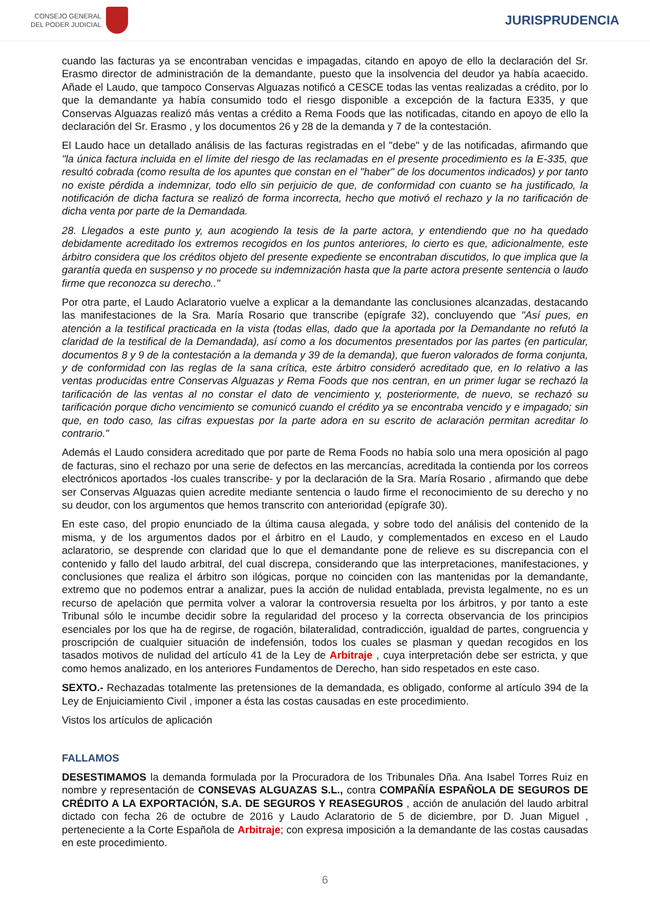CONSEJO GENERAL
DEL PODER JUDICIAL
JURISPRUDENCIA
cuando las facturas ya se encontraban vencidas e impagadas, citando en apoyo de ello la declaración del Sr. Erasmo director de administración de la demandante, puesto que la insolvencia del deudor ya había acaecido. Añade el Laudo, que tampoco Conservas Alguazas notificó a CESCE todas las ventas realizadas a crédito, por lo que la demandante ya había consumido todo el riesgo disponible a excepción de la factura E335, y que Conservas Alguazas realizó más ventas a crédito a Rema Foods que las notificadas, citando en apoyo de ello la declaración del Sr. Erasmo , y los documentos 26 y 28 de la demanda y 7 de la contestación.
El Laudo hace un detallado análisis de las facturas registradas en el "debe" y de las notificadas, afirmando que "la única factura incluida en el límite del riesgo de las reclamadas en el presente procedimiento es la E-335, que resultó cobrada (como resulta de los apuntes que constan en el "haber" de los documentos indicados) y por tanto no existe pérdida a indemnizar, todo ello sin perjuicio de que, de conformidad con cuanto se ha justificado, la notificación de dicha factura se realizó de forma incorrecta, hecho que motivó el rechazo y la no tarificación de dicha venta por parte de la Demandada.
28. Llegados a este punto y, aun acogiendo la tesis de la parte actora, y entendiendo que no ha quedado debidamente acreditado los extremos recogidos en los puntos anteriores, lo cierto es que, adicionalmente, este árbitro considera que los créditos objeto del presente expediente se encontraban discutidos, lo que implica que la garantía queda en suspenso y no procede su indemnización hasta que la parte actora presente sentencia o laudo firme que reconozca su derecho.."
Por otra parte, el Laudo Aclaratorio vuelve a explicar a la demandante las conclusiones alcanzadas, destacando las manifestaciones de la Sra. María Rosario que transcribe (epígrafe 32), concluyendo que "Así pues, en atención a la testifical practicada en la vista (todas ellas, dado que la aportada por la Demandante no refutó la claridad de la testifical de la Demandada), así como a los documentos presentados por las partes (en particular, documentos 8 y 9 de la contestación a la demanda y 39 de la demanda), que fueron valorados de forma conjunta, y de conformidad con las reglas de la sana crítica, este árbitro consideró acreditado que, en lo relativo a las ventas producidas entre Conservas Alguazas y Rema Foods que nos centran, en un primer lugar se rechazó la tarificación de las ventas al no constar el dato de vencimiento y, posteriormente, de nuevo, se rechazó su tarificación porque dicho vencimiento se comunicó cuando el crédito ya se encontraba vencido y e impagado; sin que, en todo caso, las cifras expuestas por la parte adora en su escrito de aclaración permitan acreditar lo contrario."
Además el Laudo considera acreditado que por parte de Rema Foods no había solo una mera oposición al pago de facturas, sino el rechazo por una serie de defectos en las mercancías, acreditada la contienda por los correos electrónicos aportados -los cuales transcribe- y por la declaración de la Sra. María Rosario , afirmando que debe ser Conservas Alguazas quien acredite mediante sentencia o laudo firme el reconocimiento de su derecho y no su deudor, con los argumentos que hemos transcrito con anterioridad (epígrafe 30).
En este caso, del propio enunciado de la última causa alegada, y sobre todo del análisis del contenido de la misma, y de los argumentos dados por el árbitro en el Laudo, y complementados en exceso en el Laudo aclaratorio, se desprende con claridad que lo que el demandante pone de relieve es su discrepancia con el contenido y fallo del laudo arbitral, del cual discrepa, considerando que las interpretaciones, manifestaciones, y conclusiones que realiza el árbitro son ilógicas, porque no coinciden con las mantenidas por la demandante, extremo que no podemos entrar a analizar, pues la acción de nulidad entablada, prevista legalmente, no es un recurso de apelación que permita volver a valorar la controversia resuelta por los árbitros, y por tanto a este Tribunal sólo le incumbe decidir sobre la regularidad del proceso y la correcta observancia de los principios esenciales por los que ha de regirse, de rogación, bilateralidad, contradicción, igualdad de partes, congruencia y proscripción de cualquier situación de indefensión, todos los cuales se plasman y quedan recogidos en los tasados motivos de nulidad del artículo 41 de la Ley de Arbitraje , cuya interpretación debe ser estricta, y que como hemos analizado, en los anteriores Fundamentos de Derecho, han sido respetados en este caso.
SEXTO.- Rechazadas totalmente las pretensiones de la demandada, es obligado, conforme al artículo 394 de la Ley de Enjuiciamiento Civil , imponer a ésta las costas causadas en este procedimiento.
Vistos los artículos de aplicación
FALLAMOS
DESESTIMAMOS la demanda formulada por la Procuradora de los Tribunales Dña. Ana Isabel Torres Ruiz en nombre y representación de CONSEVAS ALGUAZAS S.L., contra COMPAÑÍA ESPAÑOLA DE SEGUROS DE CRÉDITO A LA EXPORTACIÓN, S.A. DE SEGUROS Y REASEGUROS , acción de anulación del laudo arbitral dictado con fecha 26 de octubre de 2016 y Laudo Aclaratorio de 5 de diciembre, por D. Juan Miguel , perteneciente a la Corte Española de Arbitraje; con expresa imposición a la demandante de las costas causadas en este procedimiento.
6